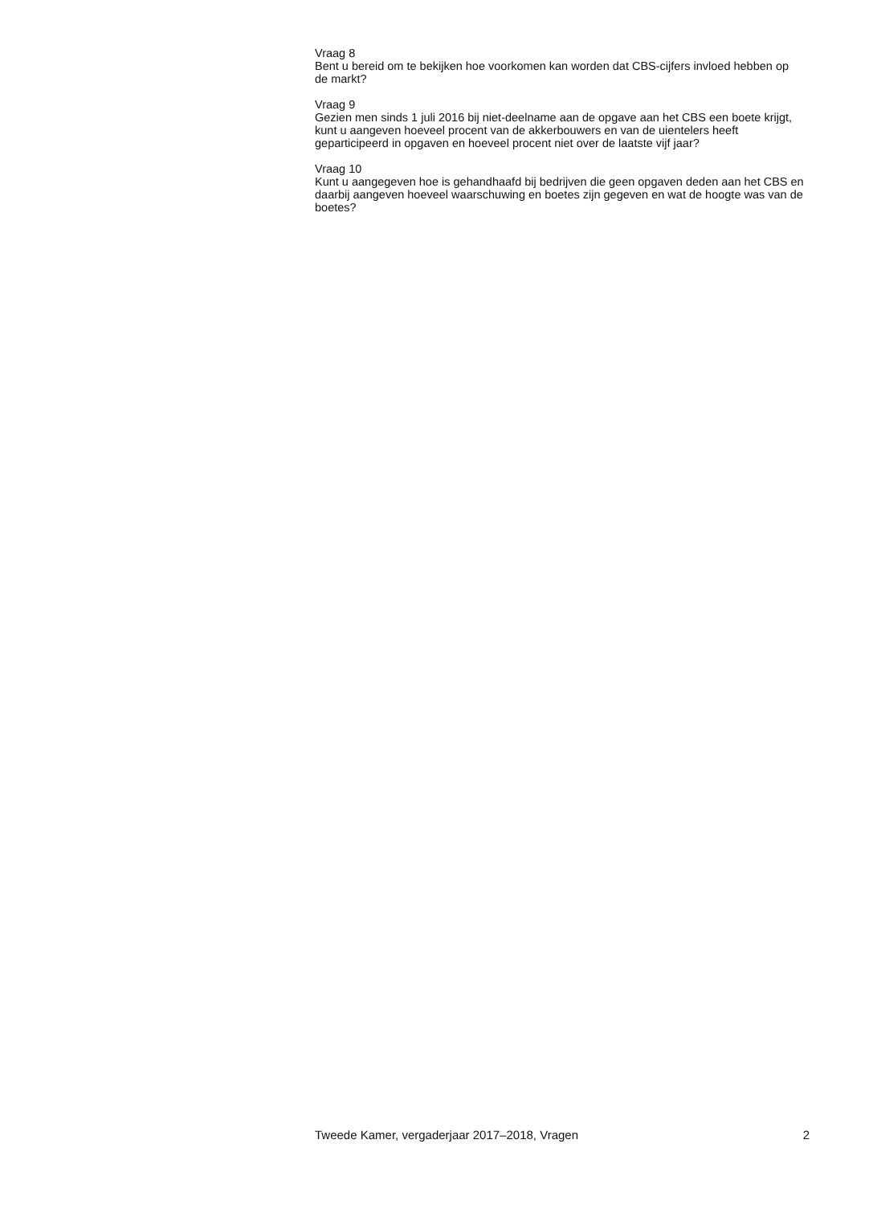Vraag 8
Bent u bereid om te bekijken hoe voorkomen kan worden dat CBS-cijfers invloed hebben op de markt?
Vraag 9
Gezien men sinds 1 juli 2016 bij niet-deelname aan de opgave aan het CBS een boete krijgt, kunt u aangeven hoeveel procent van de akkerbouwers en van de uientelers heeft geparticipeerd in opgaven en hoeveel procent niet over de laatste vijf jaar?
Vraag 10
Kunt u aangegeven hoe is gehandhaafd bij bedrijven die geen opgaven deden aan het CBS en daarbij aangeven hoeveel waarschuwing en boetes zijn gegeven en wat de hoogte was van de boetes?
Tweede Kamer, vergaderjaar 2017–2018, Vragen 2